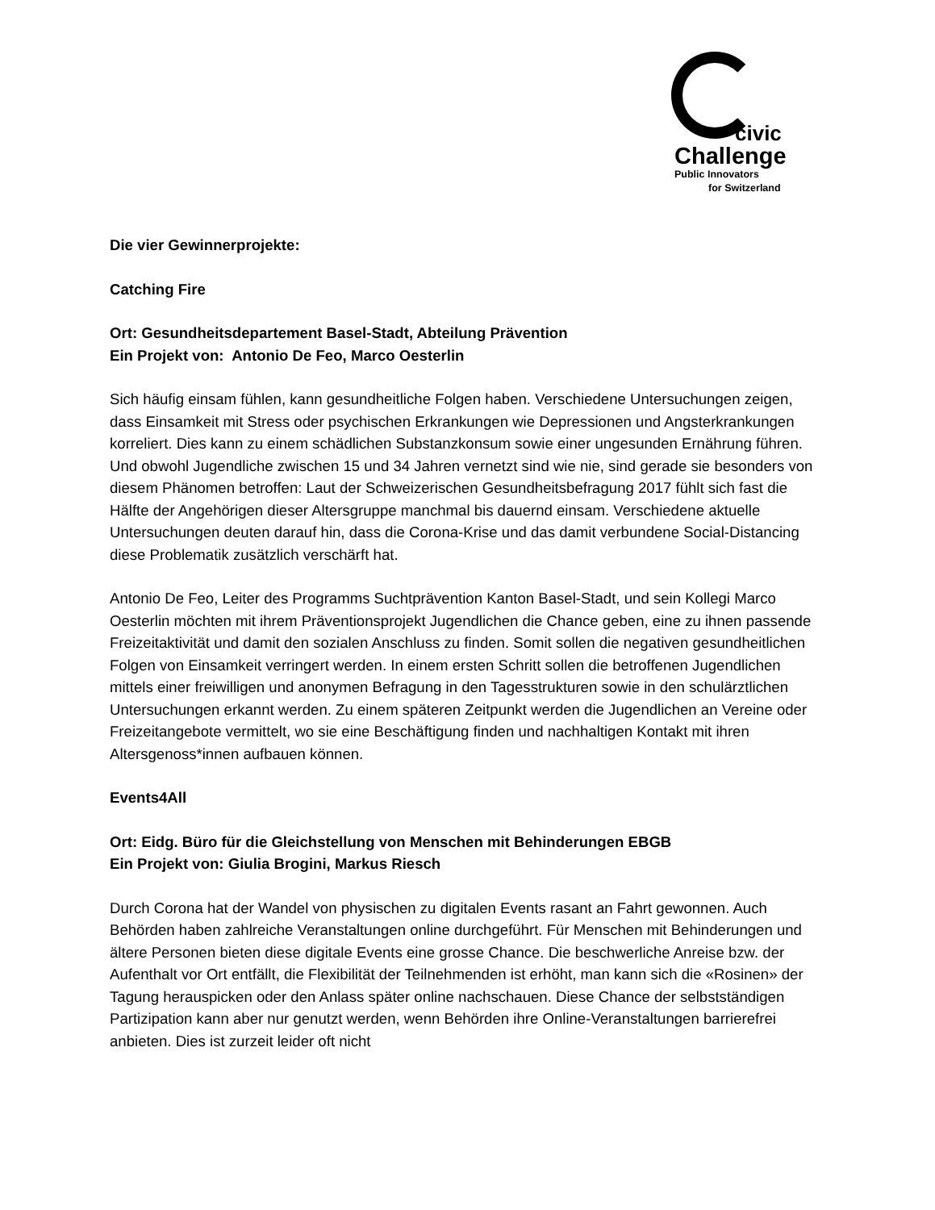civic
Challenge
Public Innovators
for Switzerland
Die vier Gewinnerprojekte:
Catching Fire
Ort: Gesundheitsdepartement Basel-Stadt, Abteilung Prävention
Ein Projekt von: Antonio De Feo, Marco Oesterlin
Sich häufig einsam fühlen, kann gesundheitliche Folgen haben. Verschiedene Untersuchungen zeigen, dass Einsamkeit mit Stress oder psychischen Erkrankungen wie Depressionen und Angsterkrankungen korreliert. Dies kann zu einem schädlichen Substanzkonsum sowie einer ungesunden Ernährung führen. Und obwohl Jugendliche zwischen 15 und 34 Jahren vernetzt sind wie nie, sind gerade sie besonders von diesem Phänomen betroffen: Laut der Schweizerischen Gesundheitsbefragung 2017 fühlt sich fast die Hälfte der Angehörigen dieser Altersgruppe manchmal bis dauernd einsam. Verschiedene aktuelle Untersuchungen deuten darauf hin, dass die Corona-Krise und das damit verbundene Social-Distancing diese Problematik zusätzlich verschärft hat.
Antonio De Feo, Leiter des Programms Suchtprävention Kanton Basel-Stadt, und sein Kollegi Marco Oesterlin möchten mit ihrem Präventionsprojekt Jugendlichen die Chance geben, eine zu ihnen passende Freizeitaktivität und damit den sozialen Anschluss zu finden. Somit sollen die negativen gesundheitlichen Folgen von Einsamkeit verringert werden. In einem ersten Schritt sollen die betroffenen Jugendlichen mittels einer freiwilligen und anonymen Befragung in den Tagesstrukturen sowie in den schulärztlichen Untersuchungen erkannt werden. Zu einem späteren Zeitpunkt werden die Jugendlichen an Vereine oder Freizeitangebote vermittelt, wo sie eine Beschäftigung finden und nachhaltigen Kontakt mit ihren Altersgenoss*innen aufbauen können.
Events4All
Ort: Eidg. Büro für die Gleichstellung von Menschen mit Behinderungen EBGB
Ein Projekt von: Giulia Brogini, Markus Riesch
Durch Corona hat der Wandel von physischen zu digitalen Events rasant an Fahrt gewonnen. Auch Behörden haben zahlreiche Veranstaltungen online durchgeführt. Für Menschen mit Behinderungen und ältere Personen bieten diese digitale Events eine grosse Chance. Die beschwerliche Anreise bzw. der Aufenthalt vor Ort entfällt, die Flexibilität der Teilnehmenden ist erhöht, man kann sich die «Rosinen» der Tagung herauspicken oder den Anlass später online nachschauen. Diese Chance der selbstständigen Partizipation kann aber nur genutzt werden, wenn Behörden ihre Online-Veranstaltungen barrierefrei anbieten. Dies ist zurzeit leider oft nicht